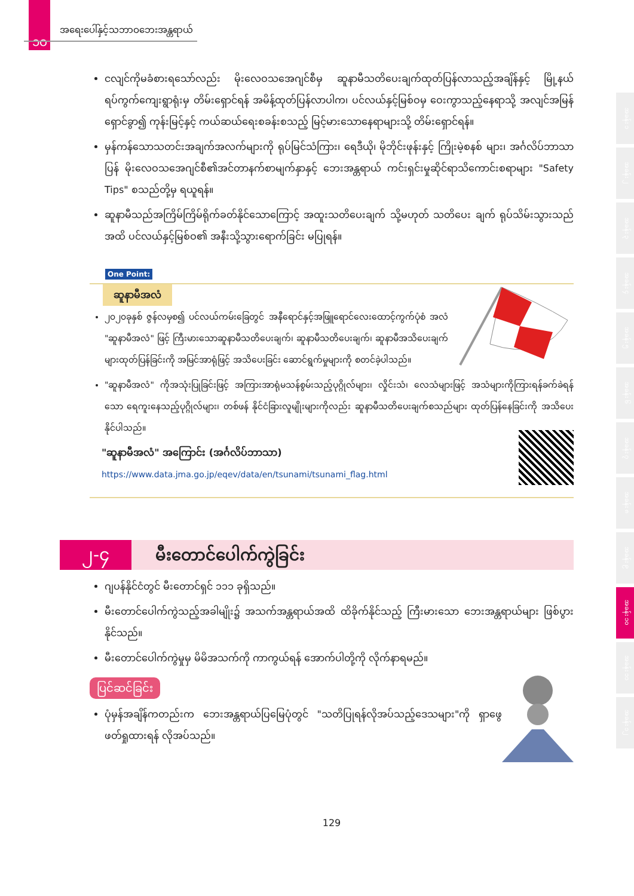၁၀
အရေးပေါ်နှင့်သဘာဝဘေးအန္တရာယ်
အခန်း ၁
အခန်း ၂
အခန်း ၃
အခန်း ၄
အခန်း ၅
အခန်း ၆
အခန်း ၇
အခန်း ၈
အခန်း ၉
အခန်း ၁၀
အခန်း ၁၁
အခန်း ၁၂
ငလျင်ကိုမခံစားရသော်လည်း မိုးလေဝသအေဂျင်စီမှ ဆူနာမီသတိပေးချက်ထုတ်ပြန်လာသည့်အချိန်နှင့် မြို့နယ် ရပ်ကွက်ကျေးရွာရုံးမှ တိမ်းရှောင်ရန် အမိန့်ထုတ်ပြန်လာပါက၊ ပင်လယ်နှင့်မြစ်ဝမှ ဝေးကွာသည့်နေရာသို့ အလျင်အမြန်ရှောင်ခွာ၍ ကုန်းမြင့်နှင့် ကယ်ဆယ်ရေးစခန်းစသည့် မြင့်မားသောနေရာများသို့ တိမ်းရှောင်ရန်။
မှန်ကန်သောသတင်းအချက်အလက်များကို ရုပ်မြင်သံကြား၊ ရေဒီယို၊ မိုဘိုင်းဖုန်းနှင့် ကြိုးမဲ့စနစ် များ၊ အင်္ဂလိပ်ဘာသာပြန် မိုးလေဝသအေဂျင်စီ၏အင်တာနက်စာမျက်နှာနှင့် ဘေးအန္တရာယ် ကင်းရှင်းမှုဆိုင်ရာသိကောင်းစရာများ "Safety Tips" စသည်တို့မှ ရယူရန်။
ဆူနာမီသည်အကြိမ်ကြိမ်ရိုက်ခတ်နိုင်သောကြောင့် အထူးသတိပေးချက် သို့မဟုတ် သတိပေး ချက် ရုပ်သိမ်းသွားသည်အထိ ပင်လယ်နှင့်မြစ်ဝ၏ အနီးသို့သွားရောက်ခြင်း မပြုရန်။
One Point:
ဆူနာမီအလံ
၂၀၂၀ခုနှစ် ဇွန်လမှစ၍ ပင်လယ်ကမ်းခြေတွင် အနီရောင်နှင့်အဖြူရောင်လေးထောင့်ကွက်ပုံစံ အလံ "ဆူနာမီအလံ" ဖြင့် ကြီးမားသောဆူနာမီသတိပေးချက်၊ ဆူနာမီသတိပေးချက်၊ ဆူနာမီအသိပေးချက်များထုတ်ပြန်ခြင်းကို အမြင်အာရုံဖြင့် အသိပေးခြင်း ဆောင်ရွက်မှုများကို စတင်ခဲ့ပါသည်။
"ဆူနာမီအလံ" ကိုအသုံးပြုခြင်းဖြင့် အကြားအာရုံမသန်စွမ်းသည့်ပုဂ္ဂိုလ်များ၊ လှိုင်းသံ၊ လေသံများဖြင့် အသံများကိုကြားရန်ခက်ခဲရန်သော ရေကူးနေသည့်ပုဂ္ဂိုလ်များ၊ တစ်ဖန် နိုင်ငံခြားလူမျိုးများကိုလည်း ဆူနာမီသတိပေးချက်စသည်များ ထုတ်ပြန်နေခြင်းကို အသိပေးနိုင်ပါသည်။
"ဆူနာမီအလံ" အကြောင်း (အင်္ဂလိပ်ဘာသာ)
https://www.data.jma.go.jp/eqev/data/en/tsunami/tsunami_flag.html
၂-၄
မီးတောင်ပေါက်ကွဲခြင်း
ဂျပန်နိုင်ငံတွင် မီးတောင်ရှင် ၁၁၁ ခုရှိသည်။
မီးတောင်ပေါက်ကွဲသည့်အခါမျိုး၌ အသက်အန္တရာယ်အထိ ထိခိုက်နိုင်သည့် ကြီးမားသော ဘေးအန္တရာယ်များ ဖြစ်ပွားနိုင်သည်။
မီးတောင်ပေါက်ကွဲမှုမှ မိမိအသက်ကို ကာကွယ်ရန် အောက်ပါတို့ကို လိုက်နာရမည်။
ပြင်ဆင်ခြင်း
ပုံမှန်အချိန်ကတည်းက ဘေးအန္တရာယ်ပြမြေပုံတွင် "သတိပြုရန်လိုအပ်သည့်ဒေသများ"ကို ရှာဖွေ ဖတ်ရှုထားရန် လိုအပ်သည်။
129